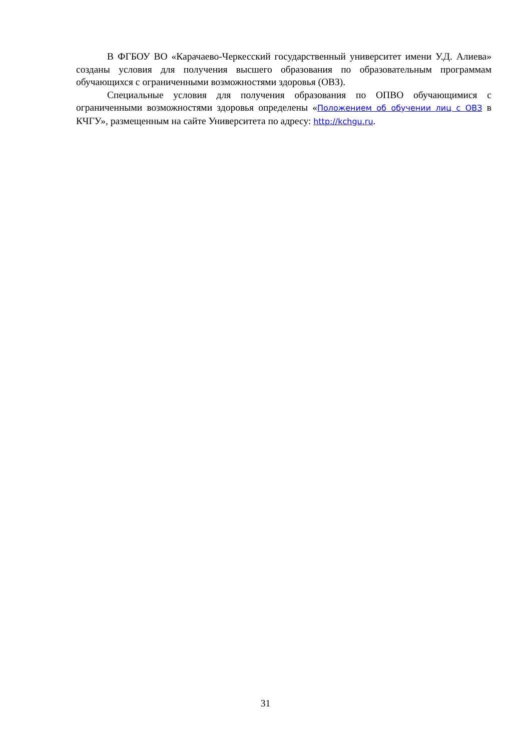В ФГБОУ ВО «Карачаево-Черкесский государственный университет имени У.Д. Алиева» созданы условия для получения высшего образования по образовательным программам обучающихся с ограниченными возможностями здоровья (ОВЗ).
Специальные условия для получения образования по ОПВО обучающимися с ограниченными возможностями здоровья определены «Положением об обучении лиц с ОВЗ в КЧГУ», размещенным на сайте Университета по адресу: http://kchgu.ru.
31